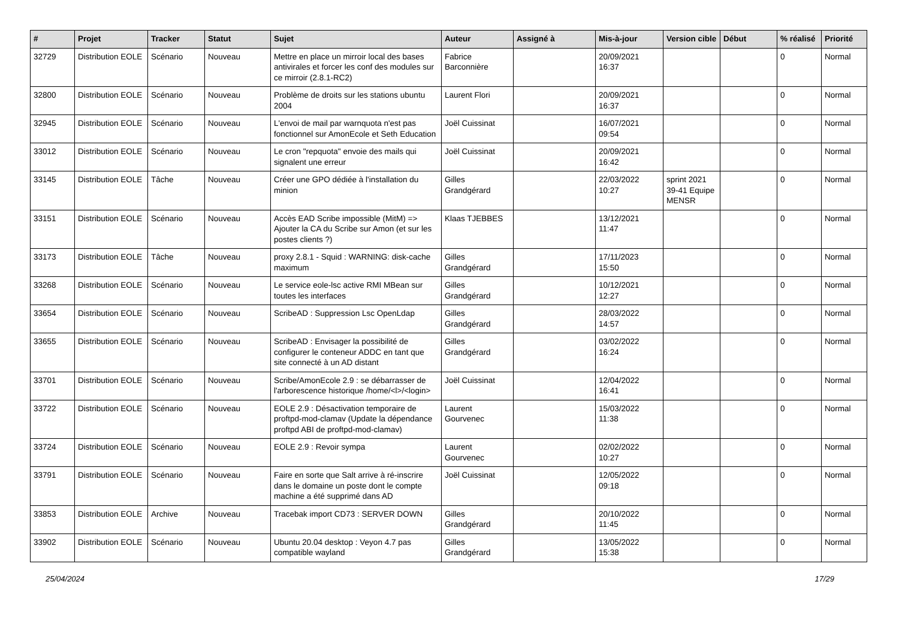| # | Projet | Tracker | Statut | Sujet | Auteur | Assigné à | Mis-à-jour | Version cible | Début | % réalisé | Priorité |
| --- | --- | --- | --- | --- | --- | --- | --- | --- | --- | --- | --- |
| 32729 | Distribution EOLE | Scénario | Nouveau | Mettre en place un mirroir local des bases antivirales et forcer les conf des modules sur ce mirroir (2.8.1-RC2) | Fabrice Barconnière | | 20/09/2021 16:37 | | | 0 | Normal |
| 32800 | Distribution EOLE | Scénario | Nouveau | Problème de droits sur les stations ubuntu 2004 | Laurent Flori | | 20/09/2021 16:37 | | | 0 | Normal |
| 32945 | Distribution EOLE | Scénario | Nouveau | L'envoi de mail par warnquota n'est pas fonctionnel sur AmonEcole et Seth Education | Joël Cuissinat | | 16/07/2021 09:54 | | | 0 | Normal |
| 33012 | Distribution EOLE | Scénario | Nouveau | Le cron "repquota" envoie des mails qui signalent une erreur | Joël Cuissinat | | 20/09/2021 16:42 | | | 0 | Normal |
| 33145 | Distribution EOLE | Tâche | Nouveau | Créer une GPO dédiée à l'installation du minion | Gilles Grandgérard | | 22/03/2022 10:27 | sprint 2021 39-41 Equipe MENSR | | 0 | Normal |
| 33151 | Distribution EOLE | Scénario | Nouveau | Accès EAD Scribe impossible (MitM) => Ajouter la CA du Scribe sur Amon (et sur les postes clients ?) | Klaas TJEBBES | | 13/12/2021 11:47 | | | 0 | Normal |
| 33173 | Distribution EOLE | Tâche | Nouveau | proxy 2.8.1 - Squid : WARNING: disk-cache maximum | Gilles Grandgérard | | 17/11/2023 15:50 | | | 0 | Normal |
| 33268 | Distribution EOLE | Scénario | Nouveau | Le service eole-lsc active RMI MBean sur toutes les interfaces | Gilles Grandgérard | | 10/12/2021 12:27 | | | 0 | Normal |
| 33654 | Distribution EOLE | Scénario | Nouveau | ScribeAD : Suppression Lsc OpenLdap | Gilles Grandgérard | | 28/03/2022 14:57 | | | 0 | Normal |
| 33655 | Distribution EOLE | Scénario | Nouveau | ScribeAD : Envisager la possibilité de configurer le conteneur ADDC en tant que site connecté à un AD distant | Gilles Grandgérard | | 03/02/2022 16:24 | | | 0 | Normal |
| 33701 | Distribution EOLE | Scénario | Nouveau | Scribe/AmonEcole 2.9 : se débarrasser de l'arborescence historique /home/<l>/<login> | Joël Cuissinat | | 12/04/2022 16:41 | | | 0 | Normal |
| 33722 | Distribution EOLE | Scénario | Nouveau | EOLE 2.9 : Désactivation temporaire de proftpd-mod-clamav (Update la dépendance proftpd ABI de proftpd-mod-clamav) | Laurent Gourvenec | | 15/03/2022 11:38 | | | 0 | Normal |
| 33724 | Distribution EOLE | Scénario | Nouveau | EOLE 2.9 : Revoir sympa | Laurent Gourvenec | | 02/02/2022 10:27 | | | 0 | Normal |
| 33791 | Distribution EOLE | Scénario | Nouveau | Faire en sorte que Salt arrive à ré-inscrire dans le domaine un poste dont le compte machine a été supprimé dans AD | Joël Cuissinat | | 12/05/2022 09:18 | | | 0 | Normal |
| 33853 | Distribution EOLE | Archive | Nouveau | Tracebak import CD73 : SERVER DOWN | Gilles Grandgérard | | 20/10/2022 11:45 | | | 0 | Normal |
| 33902 | Distribution EOLE | Scénario | Nouveau | Ubuntu 20.04 desktop : Veyon 4.7 pas compatible wayland | Gilles Grandgérard | | 13/05/2022 15:38 | | | 0 | Normal |
25/04/2024 17/29